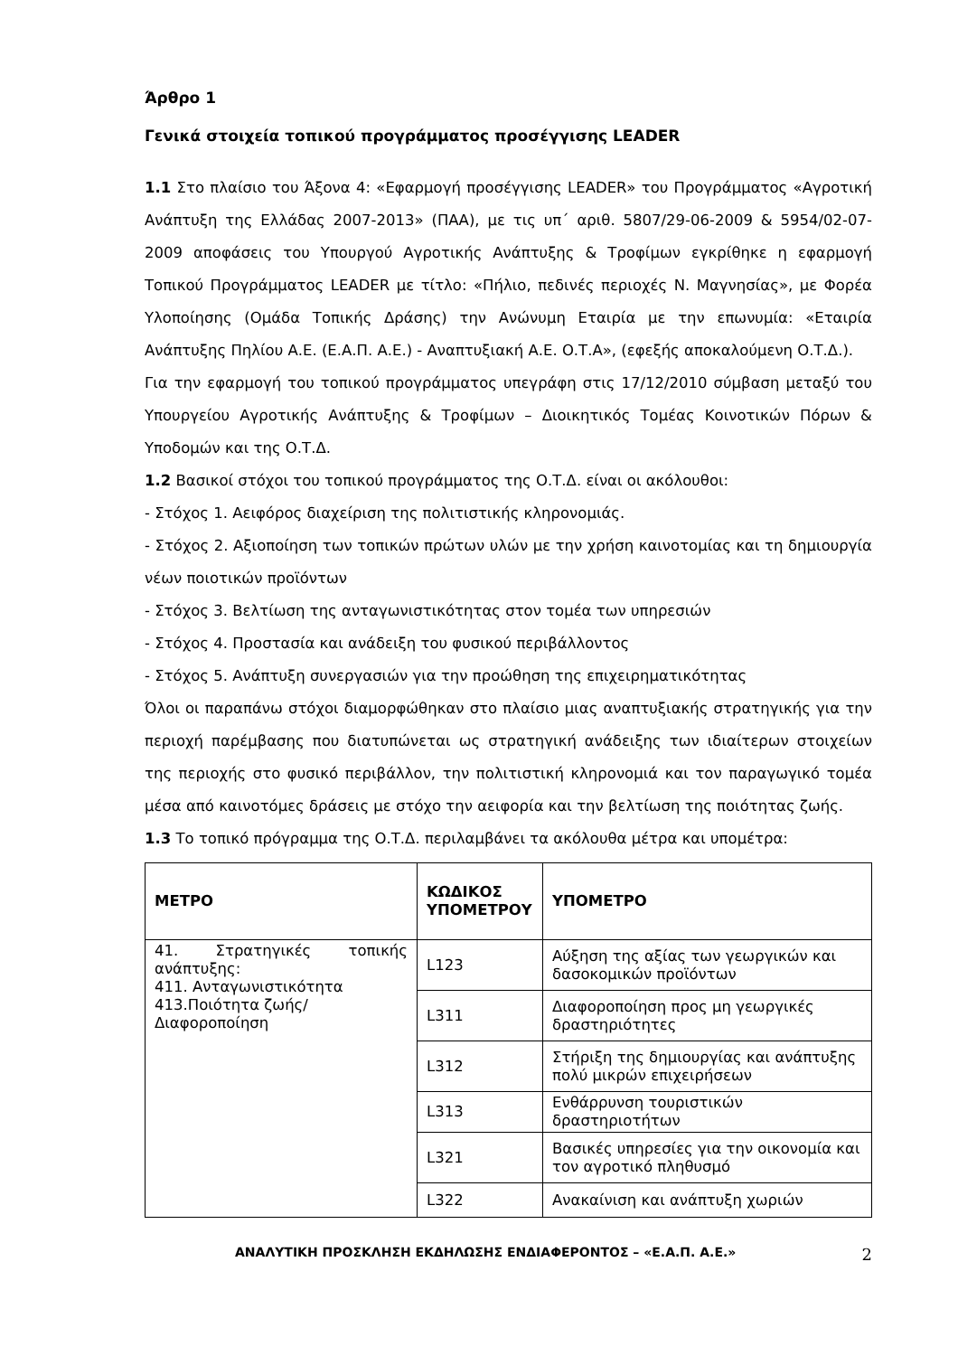Άρθρο 1
Γενικά στοιχεία τοπικού προγράμματος προσέγγισης LEADER
1.1 Στο πλαίσιο του Άξονα 4: «Εφαρμογή προσέγγισης LEADER» του Προγράμματος «Αγροτική Ανάπτυξη της Ελλάδας 2007-2013» (ΠΑΑ), με τις υπ΄ αριθ. 5807/29-06-2009 & 5954/02-07-2009 αποφάσεις του Υπουργού Αγροτικής Ανάπτυξης & Τροφίμων εγκρίθηκε η εφαρμογή Τοπικού Προγράμματος LEADER με τίτλο: «Πήλιο, πεδινές περιοχές Ν. Μαγνησίας», με Φορέα Υλοποίησης (Ομάδα Τοπικής Δράσης) την Ανώνυμη Εταιρία με την επωνυμία: «Εταιρία Ανάπτυξης Πηλίου Α.Ε. (Ε.Α.Π. Α.Ε.) - Αναπτυξιακή Α.Ε. Ο.Τ.Α», (εφεξής αποκαλούμενη Ο.Τ.Δ.).
Για την εφαρμογή του τοπικού προγράμματος υπεγράφη στις 17/12/2010 σύμβαση μεταξύ του Υπουργείου Αγροτικής Ανάπτυξης & Τροφίμων – Διοικητικός Τομέας Κοινοτικών Πόρων & Υποδομών και της Ο.Τ.Δ.
1.2 Βασικοί στόχοι του τοπικού προγράμματος της Ο.Τ.Δ. είναι οι ακόλουθοι:
- Στόχος 1. Αειφόρος διαχείριση της πολιτιστικής κληρονομιάς.
- Στόχος 2. Αξιοποίηση των τοπικών πρώτων υλών με την χρήση καινοτομίας και τη δημιουργία νέων ποιοτικών προϊόντων
- Στόχος 3. Βελτίωση της ανταγωνιστικότητας στον τομέα των υπηρεσιών
- Στόχος 4. Προστασία και ανάδειξη του φυσικού περιβάλλοντος
- Στόχος 5. Ανάπτυξη συνεργασιών για την προώθηση της επιχειρηματικότητας
Όλοι οι παραπάνω στόχοι διαμορφώθηκαν στο πλαίσιο μιας αναπτυξιακής στρατηγικής για την περιοχή παρέμβασης που διατυπώνεται ως στρατηγική ανάδειξης των ιδιαίτερων στοιχείων της περιοχής στο φυσικό περιβάλλον, την πολιτιστική κληρονομιά και τον παραγωγικό τομέα μέσα από καινοτόμες δράσεις με στόχο την αειφορία και την βελτίωση της ποιότητας ζωής.
1.3 Το τοπικό πρόγραμμα της Ο.Τ.Δ. περιλαμβάνει τα ακόλουθα μέτρα και υπομέτρα:
| ΜΕΤΡΟ | ΚΩΔΙΚΟΣ ΥΠΟΜΕΤΡΟΥ | ΥΠΟΜΕΤΡΟ |
| --- | --- | --- |
| 41. Στρατηγικές τοπικής ανάπτυξης: 411. Ανταγωνιστικότητα 413.Ποιότητα ζωής/ Διαφοροποίηση | L123 | Αύξηση της αξίας των γεωργικών και δασοκομικών προϊόντων |
| | L311 | Διαφοροποίηση προς μη γεωργικές δραστηριότητες |
| | L312 | Στήριξη της δημιουργίας και ανάπτυξης πολύ μικρών επιχειρήσεων |
| | L313 | Ενθάρρυνση τουριστικών δραστηριοτήτων |
| | L321 | Βασικές υπηρεσίες για την οικονομία και τον αγροτικό πληθυσμό |
| | L322 | Ανακαίνιση και ανάπτυξη χωριών |
ΑΝΑΛΥΤΙΚΗ ΠΡΟΣΚΛΗΣΗ ΕΚΔΗΛΩΣΗΣ ΕΝΔΙΑΦΕΡΟΝΤΟΣ – «Ε.Α.Π. Α.Ε.» 2